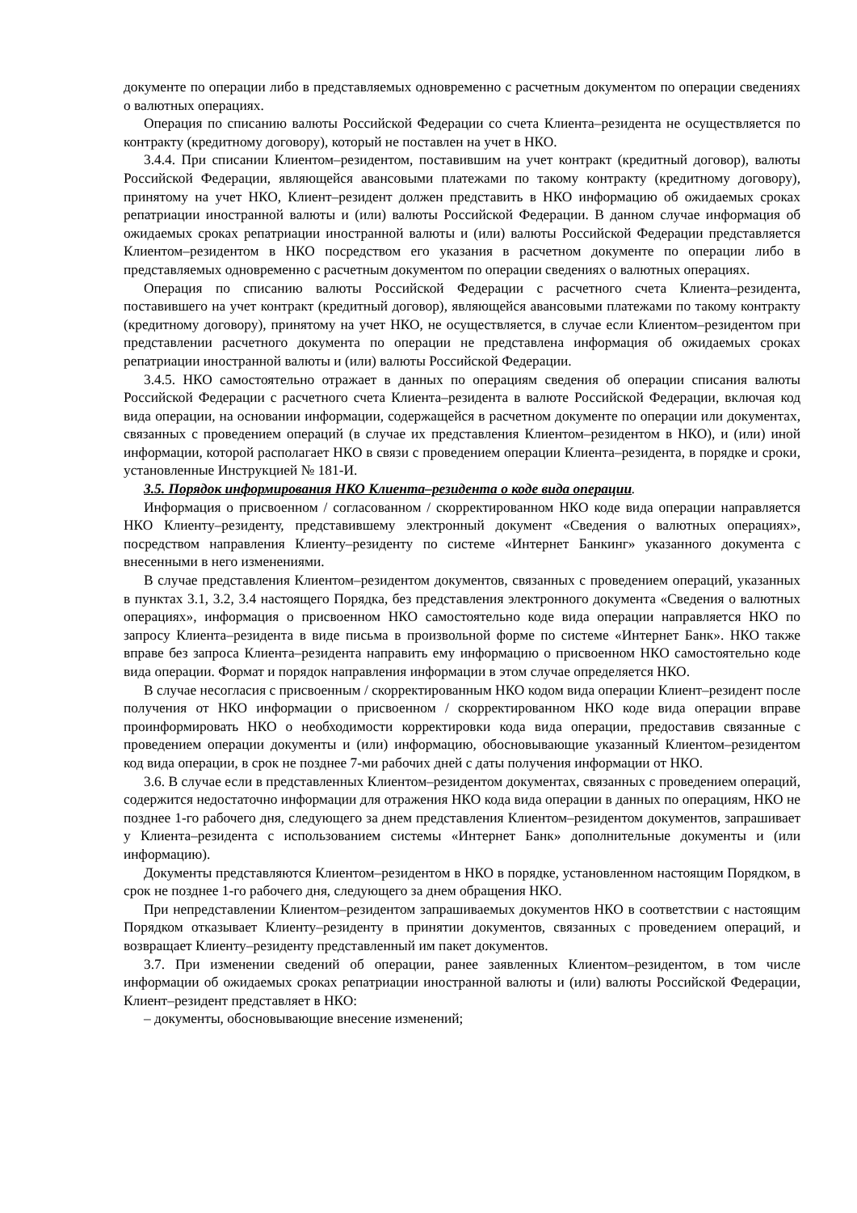документе по операции либо в представляемых одновременно с расчетным документом по операции сведениях о валютных операциях.
Операция по списанию валюты Российской Федерации со счета Клиента–резидента не осуществляется по контракту (кредитному договору), который не поставлен на учет в НКО.
3.4.4. При списании Клиентом–резидентом, поставившим на учет контракт (кредитный договор), валюты Российской Федерации, являющейся авансовыми платежами по такому контракту (кредитному договору), принятому на учет НКО, Клиент–резидент должен представить в НКО информацию об ожидаемых сроках репатриации иностранной валюты и (или) валюты Российской Федерации. В данном случае информация об ожидаемых сроках репатриации иностранной валюты и (или) валюты Российской Федерации представляется Клиентом–резидентом в НКО посредством его указания в расчетном документе по операции либо в представляемых одновременно с расчетным документом по операции сведениях о валютных операциях.
Операция по списанию валюты Российской Федерации с расчетного счета Клиента–резидента, поставившего на учет контракт (кредитный договор), являющейся авансовыми платежами по такому контракту (кредитному договору), принятому на учет НКО, не осуществляется, в случае если Клиентом–резидентом при представлении расчетного документа по операции не представлена информация об ожидаемых сроках репатриации иностранной валюты и (или) валюты Российской Федерации.
3.4.5. НКО самостоятельно отражает в данных по операциям сведения об операции списания валюты Российской Федерации с расчетного счета Клиента–резидента в валюте Российской Федерации, включая код вида операции, на основании информации, содержащейся в расчетном документе по операции или документах, связанных с проведением операций (в случае их представления Клиентом–резидентом в НКО), и (или) иной информации, которой располагает НКО в связи с проведением операции Клиента–резидента, в порядке и сроки, установленные Инструкцией № 181-И.
3.5. Порядок информирования НКО Клиента–резидента о коде вида операции.
Информация о присвоенном / согласованном / скорректированном НКО коде вида операции направляется НКО Клиенту–резиденту, представившему электронный документ «Сведения о валютных операциях», посредством направления Клиенту–резиденту по системе «Интернет Банкинг» указанного документа с внесенными в него изменениями.
В случае представления Клиентом–резидентом документов, связанных с проведением операций, указанных в пунктах 3.1, 3.2, 3.4 настоящего Порядка, без представления электронного документа «Сведения о валютных операциях», информация о присвоенном НКО самостоятельно коде вида операции направляется НКО по запросу Клиента–резидента в виде письма в произвольной форме по системе «Интернет Банк». НКО также вправе без запроса Клиента–резидента направить ему информацию о присвоенном НКО самостоятельно коде вида операции. Формат и порядок направления информации в этом случае определяется НКО.
В случае несогласия с присвоенным / скорректированным НКО кодом вида операции Клиент–резидент после получения от НКО информации о присвоенном / скорректированном НКО коде вида операции вправе проинформировать НКО о необходимости корректировки кода вида операции, предоставив связанные с проведением операции документы и (или) информацию, обосновывающие указанный Клиентом–резидентом код вида операции, в срок не позднее 7-ми рабочих дней с даты получения информации от НКО.
3.6. В случае если в представленных Клиентом–резидентом документах, связанных с проведением операций, содержится недостаточно информации для отражения НКО кода вида операции в данных по операциям, НКО не позднее 1-го рабочего дня, следующего за днем представления Клиентом–резидентом документов, запрашивает у Клиента–резидента с использованием системы «Интернет Банк» дополнительные документы и (или информацию).
Документы представляются Клиентом–резидентом в НКО в порядке, установленном настоящим Порядком, в срок не позднее 1-го рабочего дня, следующего за днем обращения НКО.
При непредставлении Клиентом–резидентом запрашиваемых документов НКО в соответствии с настоящим Порядком отказывает Клиенту–резиденту в принятии документов, связанных с проведением операций, и возвращает Клиенту–резиденту представленный им пакет документов.
3.7. При изменении сведений об операции, ранее заявленных Клиентом–резидентом, в том числе информации об ожидаемых сроках репатриации иностранной валюты и (или) валюты Российской Федерации, Клиент–резидент представляет в НКО:
– документы, обосновывающие внесение изменений;